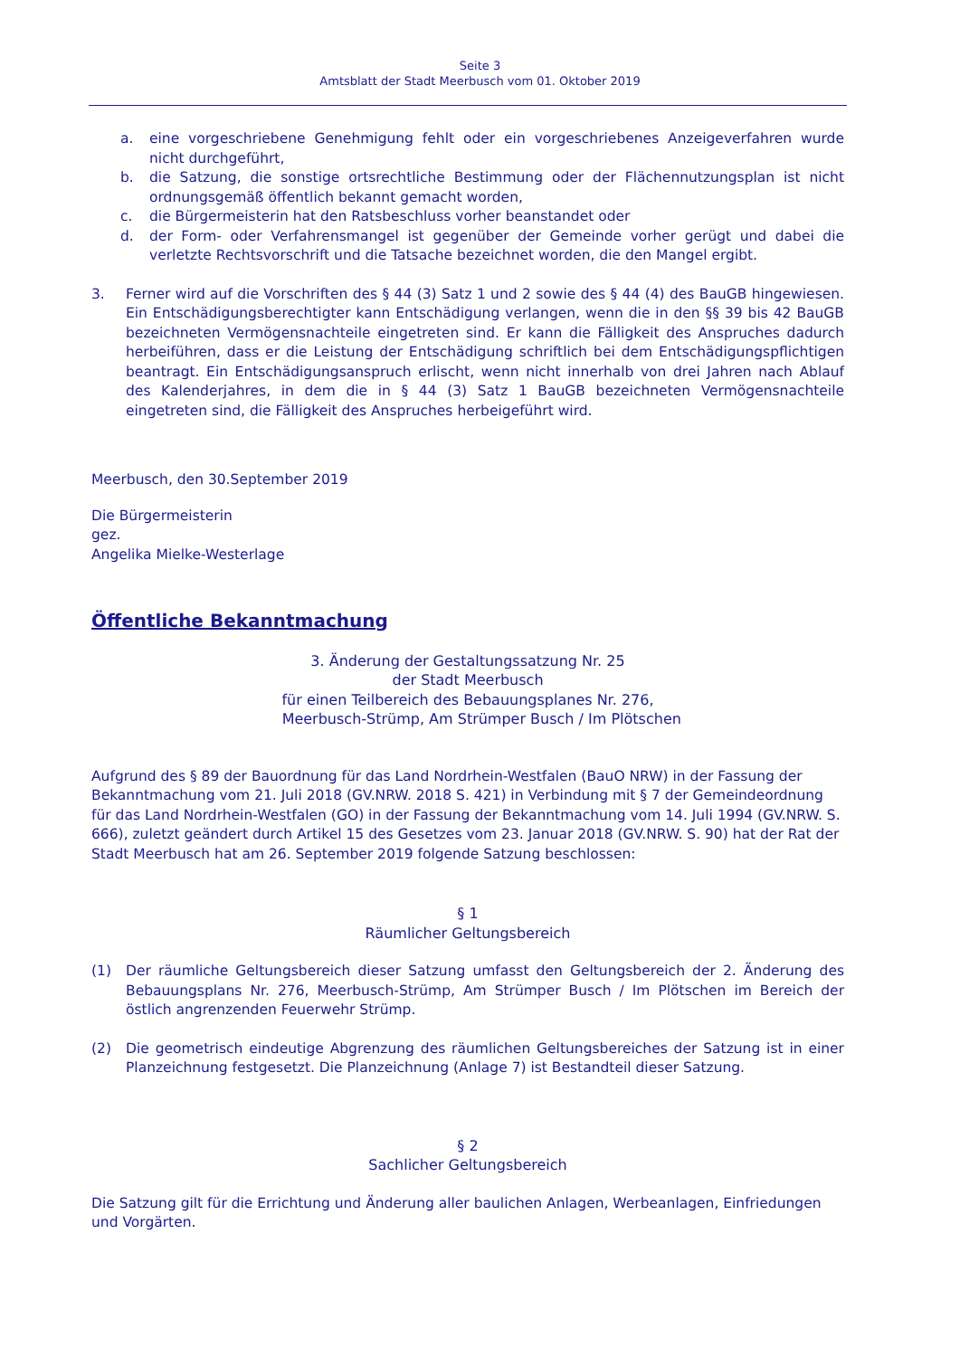Seite 3
Amtsblatt der Stadt Meerbusch vom 01. Oktober 2019
a. eine vorgeschriebene Genehmigung fehlt oder ein vorgeschriebenes Anzeigeverfahren wurde nicht durchgeführt,
b. die Satzung, die sonstige ortsrechtliche Bestimmung oder der Flächennutzungsplan ist nicht ordnungsgemäß öffentlich bekannt gemacht worden,
c. die Bürgermeisterin hat den Ratsbeschluss vorher beanstandet oder
d. der Form- oder Verfahrensmangel ist gegenüber der Gemeinde vorher gerügt und dabei die verletzte Rechtsvorschrift und die Tatsache bezeichnet worden, die den Mangel ergibt.
3. Ferner wird auf die Vorschriften des § 44 (3) Satz 1 und 2 sowie des § 44 (4) des BauGB hingewiesen. Ein Entschädigungsberechtigter kann Entschädigung verlangen, wenn die in den §§ 39 bis 42 BauGB bezeichneten Vermögensnachteile eingetreten sind. Er kann die Fälligkeit des Anspruches dadurch herbeiführen, dass er die Leistung der Entschädigung schriftlich bei dem Entschädigungspflichtigen beantragt. Ein Entschädigungsanspruch erlischt, wenn nicht innerhalb von drei Jahren nach Ablauf des Kalenderjahres, in dem die in § 44 (3) Satz 1 BauGB bezeichneten Vermögensnachteile eingetreten sind, die Fälligkeit des Anspruches herbeigeführt wird.
Meerbusch, den 30.September 2019
Die Bürgermeisterin
gez.
Angelika Mielke-Westerlage
Öffentliche Bekanntmachung
3. Änderung der Gestaltungssatzung Nr. 25
der Stadt Meerbusch
für einen Teilbereich des Bebauungsplanes Nr. 276,
Meerbusch-Strümp, Am Strümper Busch / Im Plötschen
Aufgrund des § 89 der Bauordnung für das Land Nordrhein-Westfalen (BauO NRW) in der Fassung der Bekanntmachung vom 21. Juli 2018 (GV.NRW. 2018 S. 421) in Verbindung mit § 7 der Gemeindeordnung für das Land Nordrhein-Westfalen (GO) in der Fassung der Bekanntmachung vom 14. Juli 1994 (GV.NRW. S. 666), zuletzt geändert durch Artikel 15 des Gesetzes vom 23. Januar 2018 (GV.NRW. S. 90) hat der Rat der Stadt Meerbusch hat am 26. September 2019 folgende Satzung beschlossen:
§ 1
Räumlicher Geltungsbereich
(1) Der räumliche Geltungsbereich dieser Satzung umfasst den Geltungsbereich der 2. Änderung des Bebauungsplans Nr. 276, Meerbusch-Strümp, Am Strümper Busch / Im Plötschen im Bereich der östlich angrenzenden Feuerwehr Strümp.
(2) Die geometrisch eindeutige Abgrenzung des räumlichen Geltungsbereiches der Satzung ist in einer Planzeichnung festgesetzt. Die Planzeichnung (Anlage 7) ist Bestandteil dieser Satzung.
§ 2
Sachlicher Geltungsbereich
Die Satzung gilt für die Errichtung und Änderung aller baulichen Anlagen, Werbeanlagen, Einfriedungen und Vorgärten.